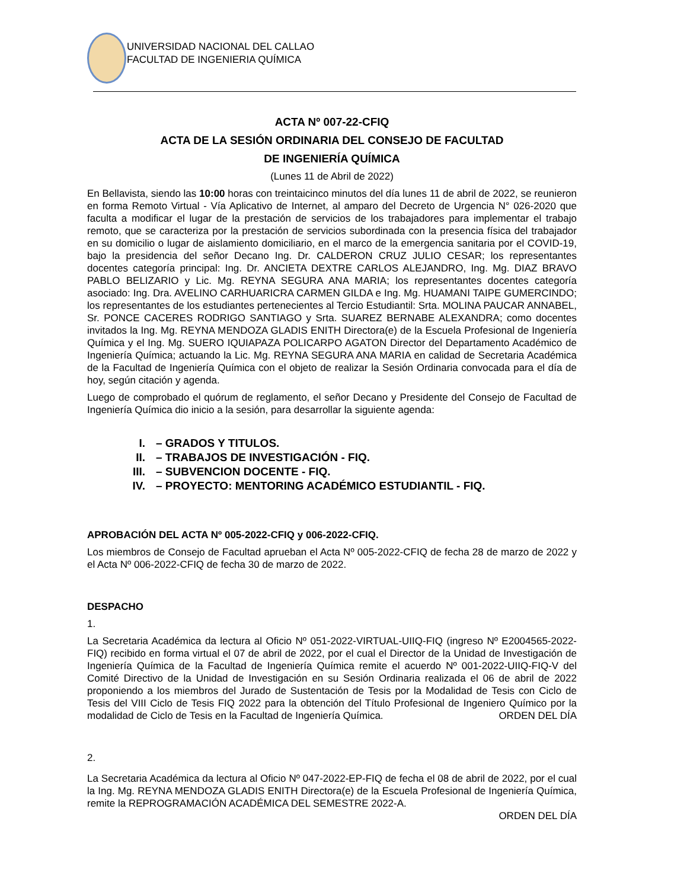UNIVERSIDAD NACIONAL DEL CALLAO
FACULTAD DE INGENIERIA QUÍMICA
ACTA Nº 007-22-CFIQ
ACTA DE LA SESIÓN ORDINARIA DEL CONSEJO DE FACULTAD
DE INGENIERÍA QUÍMICA
(Lunes 11 de Abril de 2022)
En Bellavista, siendo las 10:00 horas con treintaicinco minutos del día lunes 11 de abril de 2022, se reunieron en forma Remoto Virtual - Vía Aplicativo de Internet, al amparo del Decreto de Urgencia N° 026-2020 que faculta a modificar el lugar de la prestación de servicios de los trabajadores para implementar el trabajo remoto, que se caracteriza por la prestación de servicios subordinada con la presencia física del trabajador en su domicilio o lugar de aislamiento domiciliario, en el marco de la emergencia sanitaria por el COVID-19, bajo la presidencia del señor Decano Ing. Dr. CALDERON CRUZ JULIO CESAR; los representantes docentes categoría principal: Ing. Dr. ANCIETA DEXTRE CARLOS ALEJANDRO, Ing. Mg. DIAZ BRAVO PABLO BELIZARIO y Lic. Mg. REYNA SEGURA ANA MARIA; los representantes docentes categoría asociado: Ing. Dra. AVELINO CARHUARICRA CARMEN GILDA e Ing. Mg. HUAMANI TAIPE GUMERCINDO; los representantes de los estudiantes pertenecientes al Tercio Estudiantil: Srta. MOLINA PAUCAR ANNABEL, Sr. PONCE CACERES RODRIGO SANTIAGO y Srta. SUAREZ BERNABE ALEXANDRA; como docentes invitados la Ing. Mg. REYNA MENDOZA GLADIS ENITH Directora(e) de la Escuela Profesional de Ingeniería Química y el Ing. Mg. SUERO IQUIAPAZA POLICARPO AGATON Director del Departamento Académico de Ingeniería Química; actuando la Lic. Mg. REYNA SEGURA ANA MARIA en calidad de Secretaria Académica de la Facultad de Ingeniería Química con el objeto de realizar la Sesión Ordinaria convocada para el día de hoy, según citación y agenda.
Luego de comprobado el quórum de reglamento, el señor Decano y Presidente del Consejo de Facultad de Ingeniería Química dio inicio a la sesión, para desarrollar la siguiente agenda:
I. – GRADOS Y TITULOS.
II. – TRABAJOS DE INVESTIGACIÓN - FIQ.
III. – SUBVENCION DOCENTE - FIQ.
IV. – PROYECTO: MENTORING ACADÉMICO ESTUDIANTIL - FIQ.
APROBACIÓN DEL ACTA Nº 005-2022-CFIQ y 006-2022-CFIQ.
Los miembros de Consejo de Facultad aprueban el Acta Nº 005-2022-CFIQ de fecha 28 de marzo de 2022 y el Acta Nº 006-2022-CFIQ de fecha 30 de marzo de 2022.
DESPACHO
1.
La Secretaria Académica da lectura al Oficio Nº 051-2022-VIRTUAL-UIIQ-FIQ (ingreso Nº E2004565-2022-FIQ) recibido en forma virtual el 07 de abril de 2022, por el cual el Director de la Unidad de Investigación de Ingeniería Química de la Facultad de Ingeniería Química remite el acuerdo Nº 001-2022-UIIQ-FIQ-V del Comité Directivo de la Unidad de Investigación en su Sesión Ordinaria realizada el 06 de abril de 2022 proponiendo a los miembros del Jurado de Sustentación de Tesis por la Modalidad de Tesis con Ciclo de Tesis del VIII Ciclo de Tesis FIQ 2022 para la obtención del Título Profesional de Ingeniero Químico por la modalidad de Ciclo de Tesis en la Facultad de Ingeniería Química. ORDEN DEL DÍA
2.
La Secretaria Académica da lectura al Oficio Nº 047-2022-EP-FIQ de fecha el 08 de abril de 2022, por el cual la Ing. Mg. REYNA MENDOZA GLADIS ENITH Directora(e) de la Escuela Profesional de Ingeniería Química, remite la REPROGRAMACIÓN ACADÉMICA DEL SEMESTRE 2022-A.
ORDEN DEL DÍA